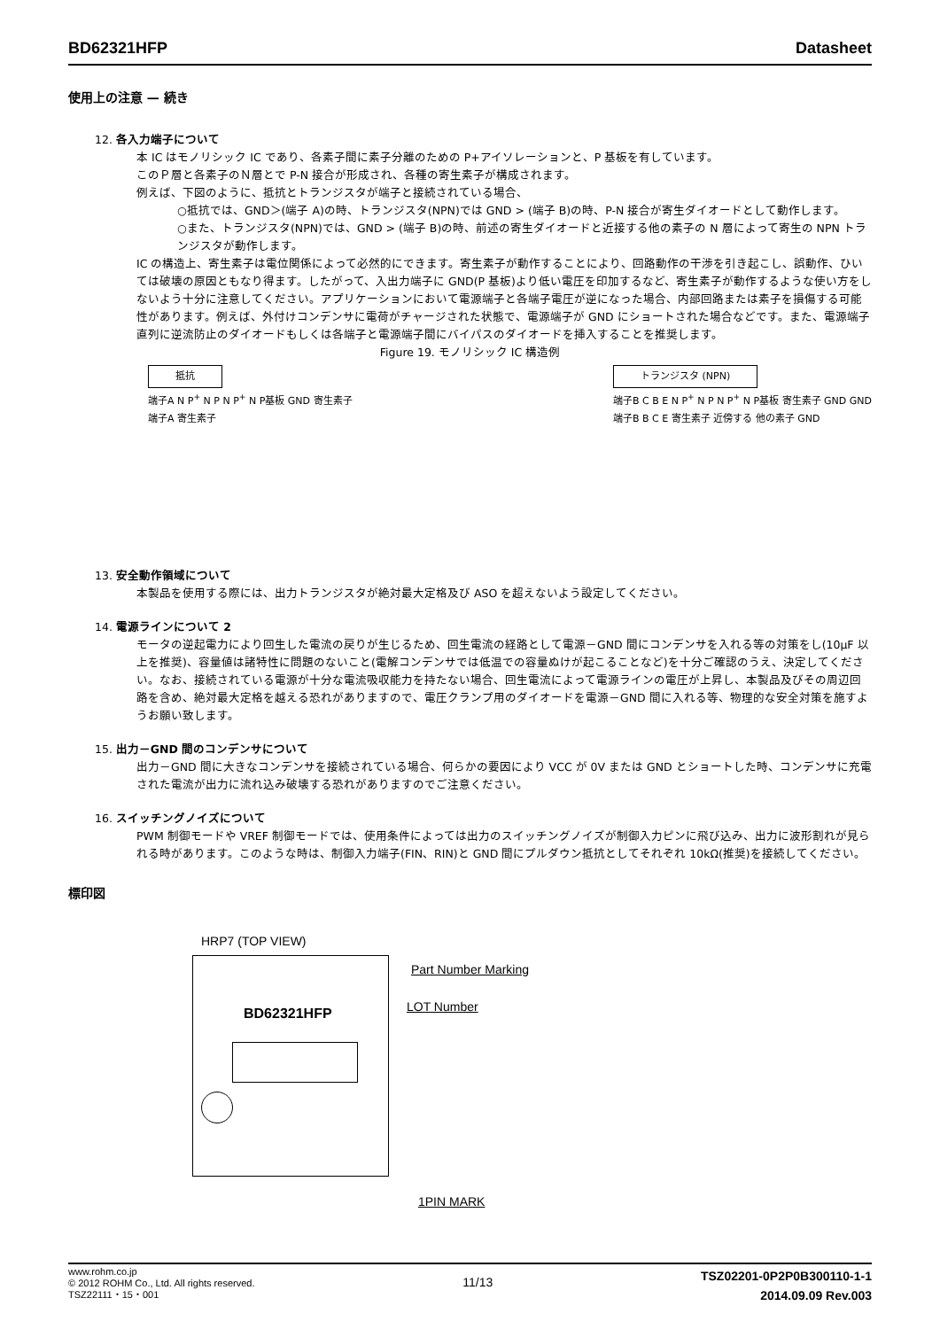BD62321HFP Datasheet
使用上の注意 — 続き
12. 各入力端子について
本 IC はモノリシック IC であり、各素子間に素子分離のための P+アイソレーションと、P 基板を有しています。
このＰ層と各素子のＮ層とで P-N 接合が形成され、各種の寄生素子が構成されます。
例えば、下図のように、抵抗とトランジスタが端子と接続されている場合、
○抵抗では、GND＞(端子 A)の時、トランジスタ(NPN)では GND > (端子 B)の時、P-N 接合が寄生ダイオードとして動作します。
○また、トランジスタ(NPN)では、GND > (端子 B)の時、前述の寄生ダイオードと近接する他の素子の N 層によって寄生の NPN トランジスタが動作します。
IC の構造上、寄生素子は電位関係によって必然的にできます。寄生素子が動作することにより、回路動作の干渉を引き起こし、誤動作、ひいては破壊の原因ともなり得ます。したがって、入出力端子に GND(P 基板)より低い電圧を印加するなど、寄生素子が動作するような使い方をしないよう十分に注意してください。アプリケーションにおいて電源端子と各端子電圧が逆になった場合、内部回路または素子を損傷する可能性があります。例えば、外付けコンデンサに電荷がチャージされた状態で、電源端子が GND にショートされた場合などです。また、電源端子直列に逆流防止のダイオードもしくは各端子と電源端子間にバイパスのダイオードを挿入することを推奨します。
Figure 19. モノリシック IC 構造例
抵抗
端子A N P<sup>+</sup> N P N P<sup>+</sup> N P基板 GND 寄生素子
端子A 寄生素子
トランジスタ (NPN)
端子B C B E N P<sup>+</sup> N P N P<sup>+</sup> N P基板 寄生素子 GND GND
端子B B C E 寄生素子 近傍する 他の素子 GND
13. 安全動作領域について
本製品を使用する際には、出力トランジスタが絶対最大定格及び ASO を超えないよう設定してください。
14. 電源ラインについて 2
モータの逆起電力により回生した電流の戻りが生じるため、回生電流の経路として電源－GND 間にコンデンサを入れる等の対策をし(10µF 以上を推奨)、容量値は諸特性に問題のないこと(電解コンデンサでは低温での容量ぬけが起こることなど)を十分ご確認のうえ、決定してください。なお、接続されている電源が十分な電流吸収能力を持たない場合、回生電流によって電源ラインの電圧が上昇し、本製品及びその周辺回路を含め、絶対最大定格を越える恐れがありますので、電圧クランプ用のダイオードを電源－GND 間に入れる等、物理的な安全対策を施すようお願い致します。
15. 出力－GND 間のコンデンサについて
出力－GND 間に大きなコンデンサを接続されている場合、何らかの要因により VCC が 0V または GND とショートした時、コンデンサに充電された電流が出力に流れ込み破壊する恐れがありますのでご注意ください。
16. スイッチングノイズについて
PWM 制御モードや VREF 制御モードでは、使用条件によっては出力のスイッチングノイズが制御入力ピンに飛び込み、出力に波形割れが見られる時があります。このような時は、制御入力端子(FIN、RIN)と GND 間にプルダウン抵抗としてそれぞれ 10kΩ(推奨)を接続してください。
標印図
HRP7 (TOP VIEW)
BD62321HFP
Part Number Marking
LOT Number
1PIN MARK
www.rohm.co.jp
© 2012 ROHM Co., Ltd. All rights reserved.
TSZ22111・15・001
11/13
TSZ02201-0P2P0B300110-1-1
2014.09.09 Rev.003